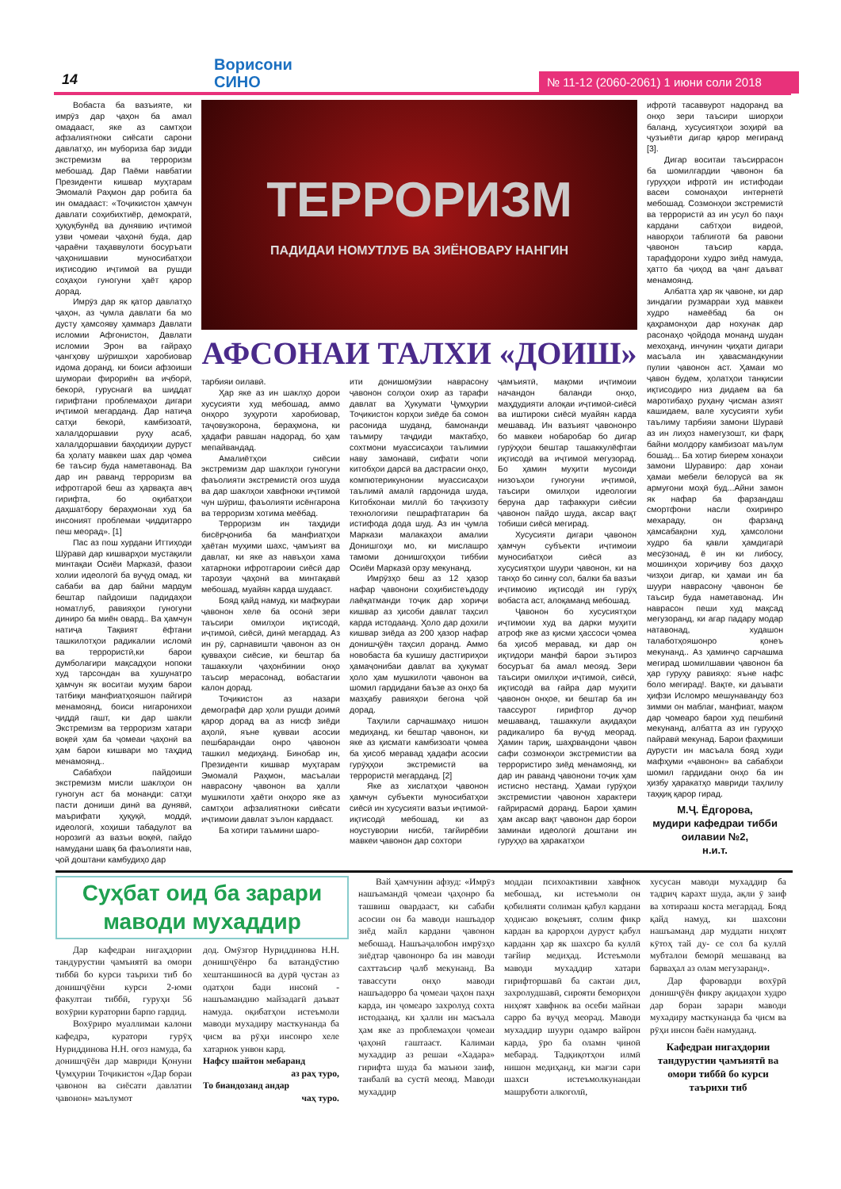14
Ворисони
СИНО
№ 11-12 (2060-2061) 1 июни соли 2018
Вобаста ба вазъияте, ки имрӯз дар ҷаҳон ба амал омадааст, яке аз самтҳои афзалиятноки сиёсати сарони давлатҳо, ин мубориза бар зидди экстремизм ва терроризм мебошад. Дар Паёми навбатии Президенти кишвар муҳтарам Эмомалӣ Раҳмон дар робита ба ин омадааст: «Тоҷикистон ҳамчун давлати соҳибихтиёр, демократӣ, ҳуқуқбунёд ва дунявию иҷтимоӣ узви ҷомеаи ҷаҳонӣ буда, дар ҷараёни таҳаввулоти босуръати ҷаҳонишавии муносибатҳои иқтисодию иҷтимоӣ ва рушди соҳаҳои гуногуни ҳаёт қарор дорад.
Имрӯз дар як қатор давлатҳо ҷаҳон, аз ҷумла давлати ба мо дусту ҳамсояву ҳаммарз Давлати исломии Афғонистон, Давлати исломии Эрон ва ғайраҳо ҷангҳову шӯришҳои харобиовар идома доранд, ки боиси афзоиши шумораи фирориён ва иҷборӣ, бекорӣ, гуруснагӣ ва шиддат гирифтани проблемаҳои дигари иҷтимоӣ мегарданд. Дар натиҷа сатҳи бекорӣ, камбизоатӣ, халалдоршавии руҳу асаб, халалдоршавии баҳодиҳии дуруст ба ҳолату мавкеи шах дар ҷомеа бе таъсир буда наметавонад. Ва дар ин раванд терроризм ва ифротгарой беш аз ҳарвақта авҷ гирифта, бо оқибатҳои даҳшатбору бераҳмонаи худ ба инсоният проблемаи ҷиддитарро пеш меорад». [1]
Пас аз пош хурдани Иттиҳоди Шӯравӣ дар кишварҳои мустақили минтақаи Осиёи Марказӣ, фазои холии идеологӣ ба вуҷуд омад, ки сабаби ва дар байни мардум бештар пайдоиши падидаҳои номатлуб, равияҳои гуногуни диниро ба миён овард.. Ва ҳамчун натиҷа Тақвият ёфтани ташкилотҳои радикалии исломӣ ва террористӣ,ки барои думболагири мақсадҳои нопоки худ тарсондан ва хушунатро ҳамчун як воситаи муҳим барои татбиқи манфиатҳояшон пайгирӣ менамоянд, боиси нигаронихои ҷиддӣ гашт, ки дар шакли Экстремизм ва терроризм хатари воқеӣ ҳам ба ҷомеаи ҷаҳонӣ ва ҳам барои кишвари мо таҳдид менамоянд..
Сабабҳои пайдоиши экстремизм мисли шаклҳои он гуногун аст ба монанди: сатҳи пасти дониши динӣ ва дунявӣ, маърифати ҳуқуқӣ, моддӣ, идеологӣ, хоҳиши табадулот ва норозигӣ аз вазъи воқеӣ, пайдо намудани шавқ ба фаъолияти нав, ҷой доштани камбудиҳо дар
ТЕРРОРИЗМ
ПАДИДАИ НОМУТЛУБ ВА ЗИЁНОВАРУ НАНГИН
АФСОНАИ ТАЛХИ «ДОИШ»
тарбияи оилавӣ.
Ҳар яке аз ин шаклҳо дорои хусусияти худ мебошад, аммо онҳоро зуҳуроти харобиовар, таҷовузкорона, бераҳмона, ки ҳадафи равшан надорад, бо ҳам мепайвандад.
Амалиётҳои сиёсии экстремизм дар шаклҳои гуногуни фаъолияти экстремистӣ оғоз шуда ва дар шаклҳои хавфноки иҷтимоӣ чун шӯриш, фаъолияти исёнгарона ва терроризм хотима меёбад.
Терроризм ин таҳдиди бисёрҷониба ба манфиатҳои ҳаётан муҳими шахс, ҷамъият ва давлат, ки яке аз навъҳои хама хатарноки ифротгароии сиёсӣ дар тарозуи ҷаҳонӣ ва минтақавӣ мебошад, муайян карда шудааст.
Бояд қайд намуд, ки мафкураи ҷавонон хеле ба осонӣ зери таъсири омилҳои иқтисодӣ, иҷтимоӣ, сиёсӣ, динӣ мегардад. Аз ин рӯ, сарнавишти ҷавонон аз он қувваҳои сиёсие, ки бештар ба ташаккули ҷаҳонбинии онҳо таъсир мерасонад, вобастагии калон дорад.
Тоҷикистон аз назари демографӣ дар ҳоли рушди доимӣ қарор дорад ва аз нисф зиёди аҳолӣ, яъне қувваи асосии пешбарандаи онро ҷавонон ташкил медиҳанд. Бинобар ин, Президенти кишвар муҳтарам Эмомалӣ Раҳмон, масъалаи наврасону ҷавонон ва ҳалли мушкилоти ҳаёти онҳоро яке аз самтҳои афзалиятноки сиёсати иҷтимоии давлат эълон кардааст.
Ба хотири таъмини шаро-
ити донишомӯзии наврасону ҷавонон солҳои охир аз тарафи давлат ва Ҳукумати Ҷумҳурии Тоҷикистон корҳои зиёде ба сомон расонида шуданд, бамонанди таъмиру таҷдиди мактабҳо, сохтмони муассисаҳои таълимии наву замонавӣ, сифати чопи китобҳои дарсӣ ва дастрасии онҳо, компютерикунонии муассисаҳои таълимӣ амалӣ гардонида шуда, Китобхонаи миллӣ бо таҷхизоту технологияи пешрафтатарин ба истифода дода шуд. Аз ин ҷумла Маркази малакаҳои амалии Донишгоҳи мо, ки мислашро тамоми донишгоҳҳои тиббии Осиёи Марказӣ орзу мекунанд.
Имрӯзҳо беш аз 12 ҳазор нафар ҷавонони соҳибистеъдоду лаёқатманди тоҷик дар хориҷи кишвар аз ҳисоби давлат таҳсил карда истодаанд. Ҳоло дар дохили кишвар зиёда аз 200 ҳазор нафар донишҷӯён таҳсил доранд. Аммо новобаста ба кушишу дастгириҳои ҳамаҷонибаи давлат ва ҳукумат ҳоло ҳам мушкилоти ҷавонон ва шомил гардидани баъзе аз онҳо ба мазҳабу равияҳои бегона ҷой дорад.
Таҳлили сарчашмаҳо нишон медиҳанд, ки бештар ҷавонон, ки яке аз қисмати камбизоати ҷомеа ба ҳисоб меравад ҳадафи асосии гурӯҳҳои экстремистӣ ва террористӣ мегарданд. [2]
Яке аз хислатҳои ҷавонон ҳамчун субъекти муносибатҳои сиёсӣ ин хусусияти вазъи иҷтимоӣ-иқтисодӣ мебошад, ки аз ноустувории нисбӣ, тағйирёбии мавкеи ҷавонон дар сохтори
ҷамъиятӣ, мақоми иҷтимоии начандон баланди онҳо, маҳдудияти алоқаи иҷтимоӣ-сиёсӣ ва иштироки сиёсӣ муайян карда мешавад. Ин вазъият ҷавононро бо мавкеи нобаробар бо дигар гурӯҳҳои бештар ташаккулёфтаи иқтисодӣ ва иҷтимоӣ мегузорад. Бо ҳамин муҳити мусоиди низоъҳои гуногуни иҷтимоӣ, таъсири омилҳои идеологии беруна дар тафаккури сиёсии ҷавонон пайдо шуда, аксар вақт тобиши сиёсӣ мегирад.
Хусусияти дигари ҷавонон ҳамчун субъекти иҷтимоии муносибатҳои сиёсӣ аз хусусиятҳои шуури ҷавонон, ки на танҳо бо синну сол, балки ба вазъи иҷтимоию иқтисодӣ ин гурӯҳ вобаста аст, алоқаманд мебошад.
Ҷавонон бо хусусиятҳои иҷтимоии худ ва дарки муҳити атроф яке аз қисми ҳассоси ҷомеа ба ҳисоб меравад, ки дар он иқтидори манфӣ барои эътироз босуръат ба амал меояд. Зери таъсири омилҳои иҷтимоӣ, сиёсӣ, иқтисодӣ ва ғайра дар муҳити ҷавонон онҳое, ки бештар ба ин таассурот гирифтор дучор мешаванд, ташаккули ақидаҳои радикалиро ба вуҷуд меорад. Ҳамин тариқ, шаҳрвандони ҷавон сафи созмонҳои экстремистии ва террористиро зиёд менамоянд, ки дар ин раванд ҷавонони тоҷик ҳам истисно нестанд. Ҳамаи гурӯҳои экстремистии ҷавонон характери ғайрирасмӣ доранд. Барои ҳамин ҳам аксар вақт ҷавонон дар борои заминаи идеологӣ доштани ин гуруҳҳо ва ҳаракатҳои
ифротӣ тасаввурот надоранд ва онҳо зери таъсири шиорҳои баланд, хусусиятҳои зоҳирӣ ва ҷузъиёти дигар қарор мегиранд [3].
Дигар воситаи таъсиррасон ба шомилгардии ҷавонон ба гуруҳҳои ифротӣ ин истифодаи васеи сомонаҳои интернетӣ мебошад. Созмонҳои экстремистӣ ва террористӣ аз ин усул бо паҳн кардани сабтҳои видеоӣ, наворҳои таблиғотӣ ба равони ҷавонон таъсир карда, тарафдорони худро зиёд намуда, ҳатто ба ҷиҳод ва ҷанг даъват менамоянд.
Албатта ҳар як ҷавоне, ки дар зиндагии рузмарраи худ мавкеи худро намеёбад ба он қаҳрамонҳои дар нохунак дар расонаҳо ҷойдода монанд шудан мехоҳанд, инчунин ҷиҳати дигари масъала ин ҳавасмандкунии пулии ҷавонон аст. Ҳамаи мо ҷавон будем, ҳолатҳои танқисии иқтисодиро низ дидаем ва ба маротибаҳо руҳану ҷисман азият кашидаем, вале хусусияти хуби таълиму тарбияи замони Шуравӣ аз ин лиҳоз намегузошт, ки фарқ байни молдору камбизоат маълум бошад... Ба хотир биерем хонаҳои замони Шуравиро: дар хонаи ҳамаи мебели белорусӣ ва як армуғони моҳӣ буд...Айни замон як нафар ба фарзандаш смортфони насли охиринро мехараду, он фарзанд ҳамсабақони худ, ҳамсолони худро ба қавли ҳамдигарӣ месӯзонад, ё ин ки либосу, мошинҳои хориҷиву боз даҳҳо чизҳои дигар, ки ҳамаи ин ба шуури наврасону ҷавонон бе таъсир буда наметавонад. Ин наврасон пеши худ мақсад мегузоранд, ки агар падару модар натавонад, худашон талаботҳояшонро қонеъ мекунанд.. Аз ҳаминҷо сарчашма мегирад шомилшавии ҷавонон ба ҳар гуруҳу равияҳо: яъне нафс боло мегирад!. Вақте, ки даъвати ҳифзи Исломро мешунаванду боз зимми он маблағ, манфиат, мақом дар ҷомеаро барои худ пешбинӣ мекунанд, албатта аз ин гуруҳҳо пайравӣ мекунад. Барои фаҳмиши дурусти ин масъала бояд худи мафҳуми «ҷавонон» ва сабабҳои шомил гардидани онҳо ба ин ҳизбу ҳаракатҳо мавриди таҳлилу таҳқиқ қарор гирад.
М.Ҷ. Ёдгорова,
мудири кафедраи тибби оилавии №2,
н.и.т.
Суҳбат оид ба зарари маводи мухаддир
Дар кафедраи нигаҳдории тандурустии ҷамъиятӣ ва омори тиббӣ бо курси таърихи тиб бо донишҷӯёни курси 2-юми факултаи тиббӣ, гуруҳи 56 вохӯрии куратории барпо гардид.
Вохӯриро муаллимаи калони кафедра, куратори гурӯҳ Нуриддинова Н.Н. оғоз намуда, ба донишҷӯён дар мавриди Қонуни Ҷумҳурии Тоҷикистон «Дар бораи ҷавонон ва сиёсати давлатии ҷавонон» маълумот
дод. Омӯзгор Нуриддинова Н.Н. донишҷӯёнро ба ватандӯстию хештаншиносӣ ва дурӣ ҷустан аз одатҳои бади инсонӣ - нашъамандию майзадагӣ даъват намуда. оқибатҳои истеъмоли маводи мухадиру масткунанда ба ҷисм ва рӯҳи инсонро хеле хатарнок унвон кард.
Нафсу шайтон мебаранд
аз раҳ туро,
То биандозанд андар
чаҳ туро.
Вай ҳамчунин афзуд: «Имрӯз нашъамандӣ ҷомеаи ҷаҳонро ба ташвиш овардааст, ки сабаби асосии он ба маводи нашъадор зиёд майл кардани ҷавонон мебошад. Нашъаҷалобон имрӯзҳо зиёдтар ҷавононро ба ин маводи сахттаъсир ҷалб мекунанд. Ва тавассути онҳо маводи нашъадорро ба ҷомеаи ҷаҳон паҳн карда, ин ҷомеаро захролуд сохта истодаанд, ки ҳалли ин масъала ҳам яке аз проблемаҳои ҷомеаи ҷаҳонӣ гаштааст. Калимаи мухаддир аз решаи «Хадара» гирифта шуда ба маънои заиф, танбалӣ ва сустӣ меояд. Маводи мухаддир
моддаи психоактивии хавфнок мебошад, ки истеъмоли он қобилияти солиман қабул кардани ҳодисаю воқеъият, солим фикр кардан ва қарорҳои дуруст қабул карданн ҳар як шахсро ба куллӣ тағйир медиҳад. Истеъмоли маводи мухаддир хатари гирифторшавӣ ба сактаи дил, захролудшавӣ, сирояти бемориҳои ниҳоят хавфнок ва осеби майнаи сарро ба вуҷуд меорад. Маводи мухаддир шуури одамро вайрон карда, ӯро ба оламн ҷиноӣ мебарад. Тадқиқотҳои илмӣ нишон медиҳанд, ки мағзи сари шахси истеъмолкунандаи машруботи алкоголӣ,
хусусан маводи мухаддир ба тадриҷ карахт шуда, ақли ӯ заиф ва хотирааш коста мегардад. Бояд қайд намуд, ки шахсони нашъаманд дар муддати ниҳоят кӯтоҳ тай ду- се сол ба куллӣ мубталои беморӣ мешаванд ва барваҳал аз олам мегузаранд».
Дар фароварди вохӯрӣ донишҷӯён фикру ақидаҳои худро дар бораи зарари маводи мухадиру масткунанда ба ҷисм ва рӯҳи инсон баён намуданд.
Кафедраи нигаҳдории тандурустии ҷамъиятӣ ва омори тиббӣ бо курси таърихи тиб